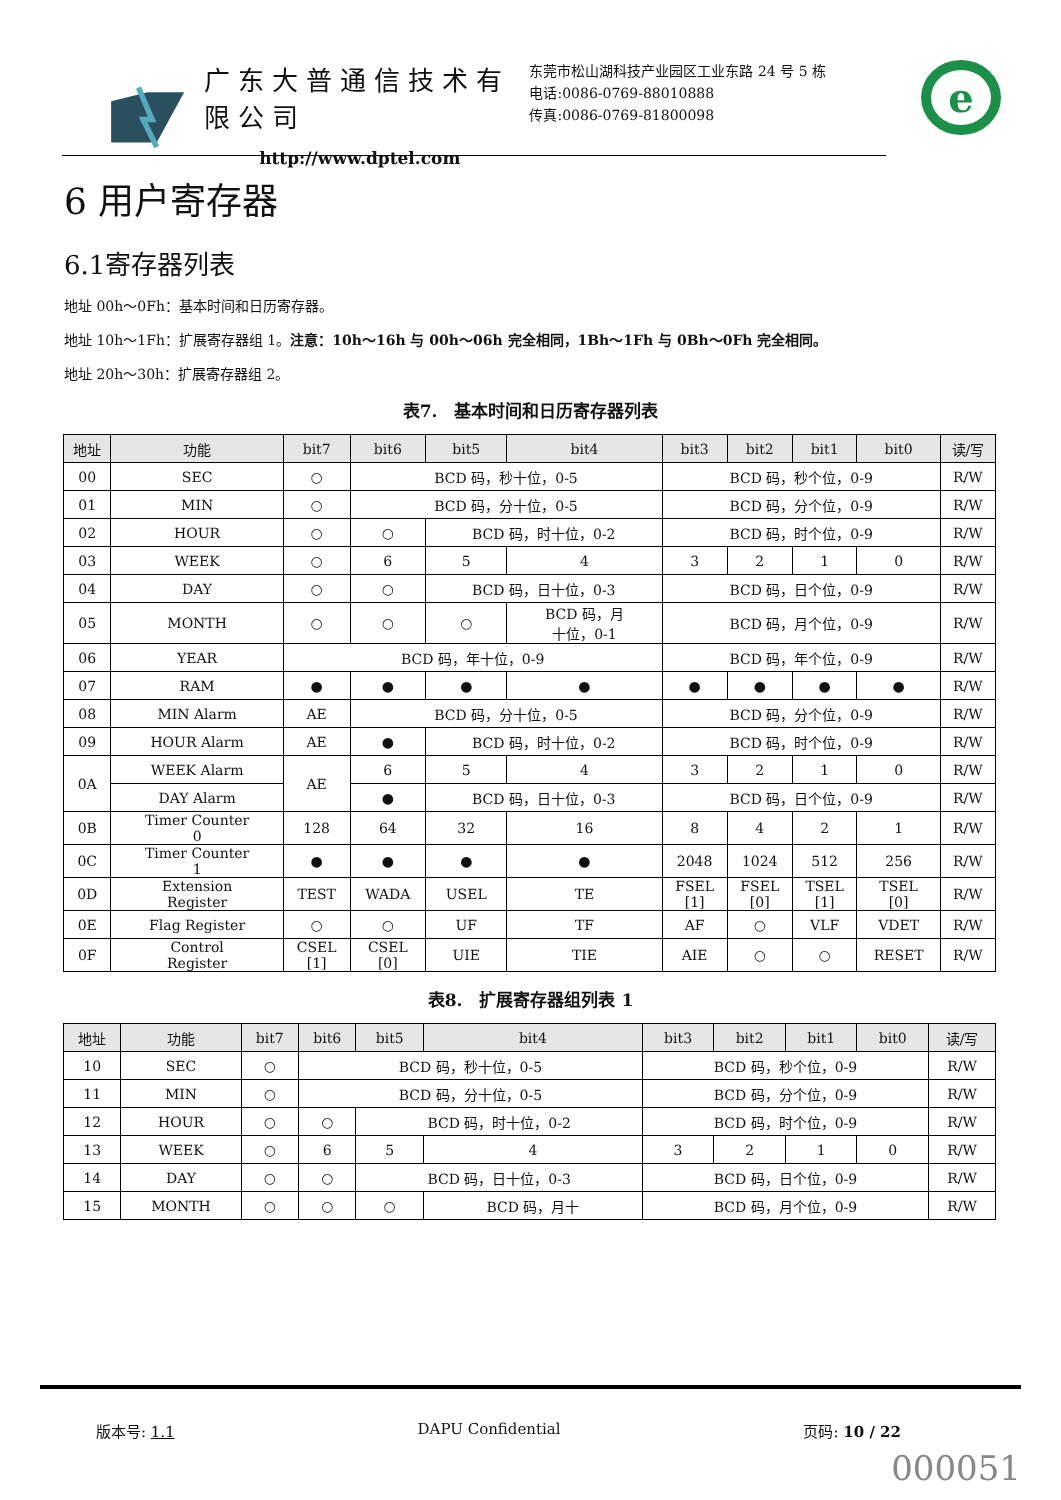广东大普通信技术有限公司
http://www.dptel.com
东莞市松山湖科技产业园区工业东路 24 号 5 栋
电话:0086-0769-88010888
传真:0086-0769-81800098
e
6 用户寄存器
6.1寄存器列表
地址 00h～0Fh：基本时间和日历寄存器。
地址 10h～1Fh：扩展寄存器组 1。注意：10h～16h 与 00h～06h 完全相同，1Bh～1Fh 与 0Bh～0Fh 完全相同。
地址 20h～30h：扩展寄存器组 2。
表7.　基本时间和日历寄存器列表
| 地址 | 功能 | bit7 | bit6 | bit5 | bit4 | bit3 | bit2 | bit1 | bit0 | 读/写 |
| --- | --- | --- | --- | --- | --- | --- | --- | --- | --- | --- |
| 00 | SEC | ○ | BCD 码，秒十位，0-5 | | | BCD 码，秒个位，0-9 | | | | R/W |
| 01 | MIN | ○ | BCD 码，分十位，0-5 | | | BCD 码，分个位，0-9 | | | | R/W |
| 02 | HOUR | ○ | ○ | BCD 码，时十位，0-2 | | BCD 码，时个位，0-9 | | | | R/W |
| 03 | WEEK | ○ | 6 | 5 | 4 | 3 | 2 | 1 | 0 | R/W |
| 04 | DAY | ○ | ○ | BCD 码，日十位，0-3 | | BCD 码，日个位，0-9 | | | | R/W |
| 05 | MONTH | ○ | ○ | ○ | BCD 码，月 十位，0-1 | BCD 码，月个位，0-9 | | | | R/W |
| 06 | YEAR | BCD 码，年十位，0-9 | | | | BCD 码，年个位，0-9 | | | | R/W |
| 07 | RAM | ● | ● | ● | ● | ● | ● | ● | ● | R/W |
| 08 | MIN Alarm | AE | BCD 码，分十位，0-5 | | | BCD 码，分个位，0-9 | | | | R/W |
| 09 | HOUR Alarm | AE | ● | BCD 码，时十位，0-2 | | BCD 码，时个位，0-9 | | | | R/W |
| 0A | WEEK Alarm | AE | 6 | 5 | 4 | 3 | 2 | 1 | 0 | R/W |
| | DAY Alarm | | ● | BCD 码，日十位，0-3 | | BCD 码，日个位，0-9 | | | | R/W |
| 0B | Timer Counter 0 | 128 | 64 | 32 | 16 | 8 | 4 | 2 | 1 | R/W |
| 0C | Timer Counter 1 | ● | ● | ● | ● | 2048 | 1024 | 512 | 256 | R/W |
| 0D | Extension Register | TEST | WADA | USEL | TE | FSEL [1] | FSEL [0] | TSEL [1] | TSEL [0] | R/W |
| 0E | Flag Register | ○ | ○ | UF | TF | AF | ○ | VLF | VDET | R/W |
| 0F | Control Register | CSEL [1] | CSEL [0] | UIE | TIE | AIE | ○ | ○ | RESET | R/W |
表8.　扩展寄存器组列表 1
| 地址 | 功能 | bit7 | bit6 | bit5 | bit4 | bit3 | bit2 | bit1 | bit0 | 读/写 |
| --- | --- | --- | --- | --- | --- | --- | --- | --- | --- | --- |
| 10 | SEC | ○ | BCD 码，秒十位，0-5 | | | BCD 码，秒个位，0-9 | | | | R/W |
| 11 | MIN | ○ | BCD 码，分十位，0-5 | | | BCD 码，分个位，0-9 | | | | R/W |
| 12 | HOUR | ○ | ○ | BCD 码，时十位，0-2 | | BCD 码，时个位，0-9 | | | | R/W |
| 13 | WEEK | ○ | 6 | 5 | 4 | 3 | 2 | 1 | 0 | R/W |
| 14 | DAY | ○ | ○ | BCD 码，日十位，0-3 | | BCD 码，日个位，0-9 | | | | R/W |
| 15 | MONTH | ○ | ○ | ○ | BCD 码，月十 | BCD 码，月个位，0-9 | | | | R/W |
版本号: 1.1 DAPU Confidential 页码: 10 / 22
000051